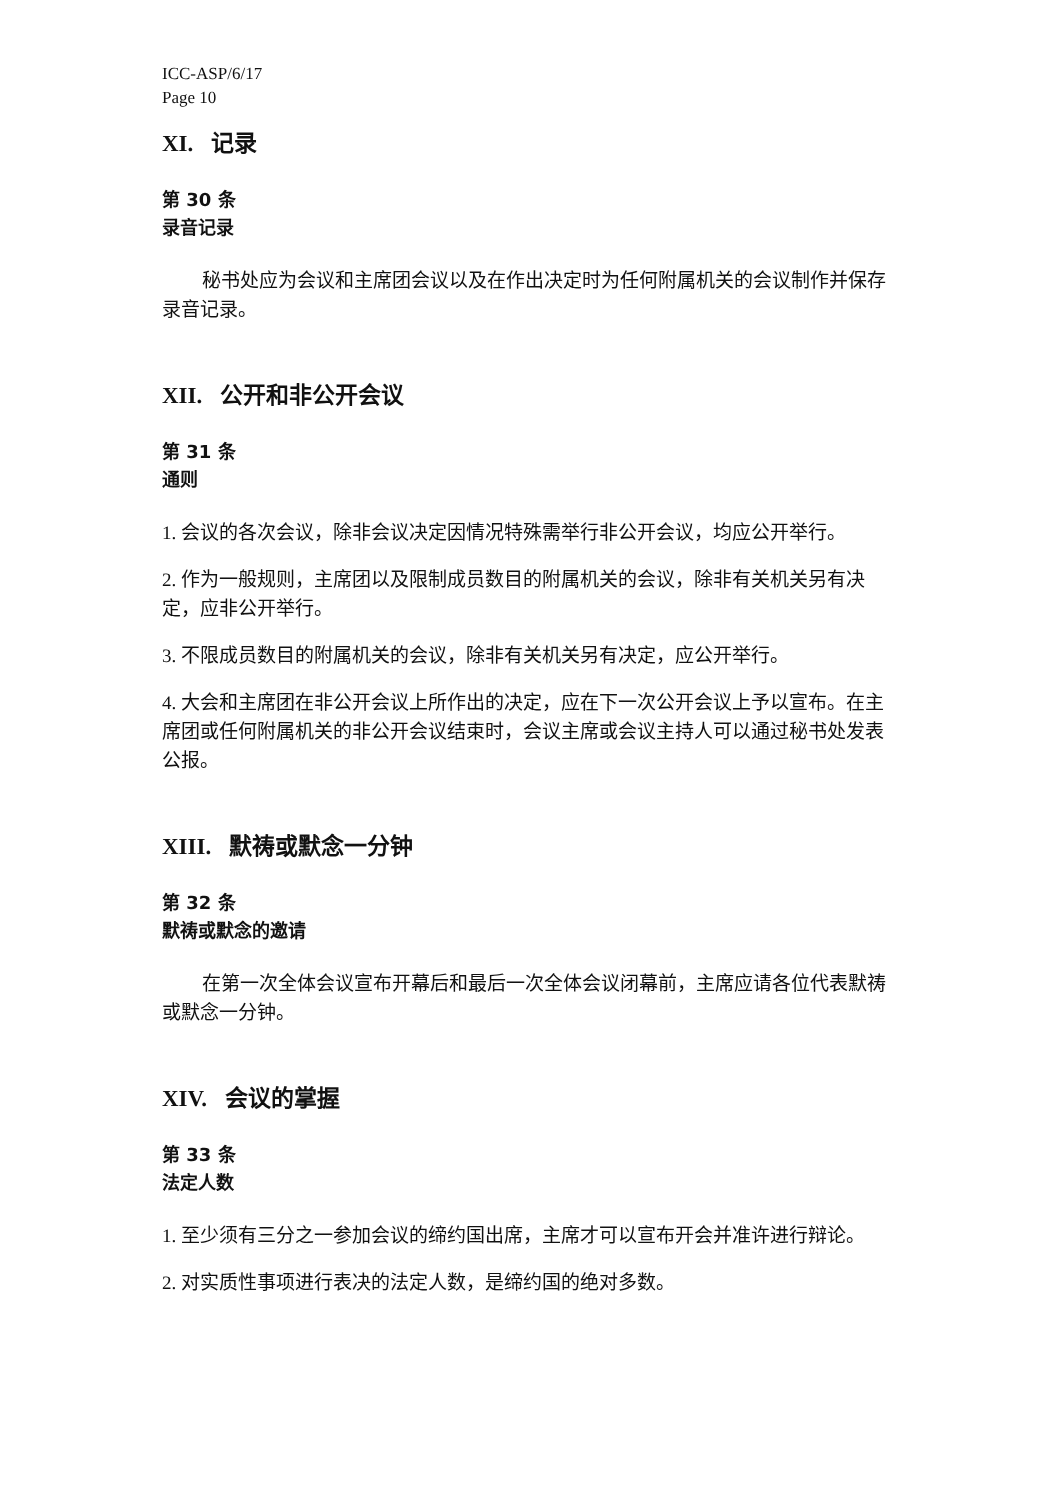ICC-ASP/6/17
Page 10
XI. 记录
第 30 条
录音记录
秘书处应为会议和主席团会议以及在作出决定时为任何附属机关的会议制作并保存录音记录。
XII. 公开和非公开会议
第 31 条
通则
1. 会议的各次会议，除非会议决定因情况特殊需举行非公开会议，均应公开举行。
2. 作为一般规则，主席团以及限制成员数目的附属机关的会议，除非有关机关另有决定，应非公开举行。
3. 不限成员数目的附属机关的会议，除非有关机关另有决定，应公开举行。
4. 大会和主席团在非公开会议上所作出的决定，应在下一次公开会议上予以宣布。在主席团或任何附属机关的非公开会议结束时，会议主席或会议主持人可以通过秘书处发表公报。
XIII. 默祷或默念一分钟
第 32 条
默祷或默念的邀请
在第一次全体会议宣布开幕后和最后一次全体会议闭幕前，主席应请各位代表默祷或默念一分钟。
XIV. 会议的掌握
第 33 条
法定人数
1. 至少须有三分之一参加会议的缔约国出席，主席才可以宣布开会并准许进行辩论。
2. 对实质性事项进行表决的法定人数，是缔约国的绝对多数。